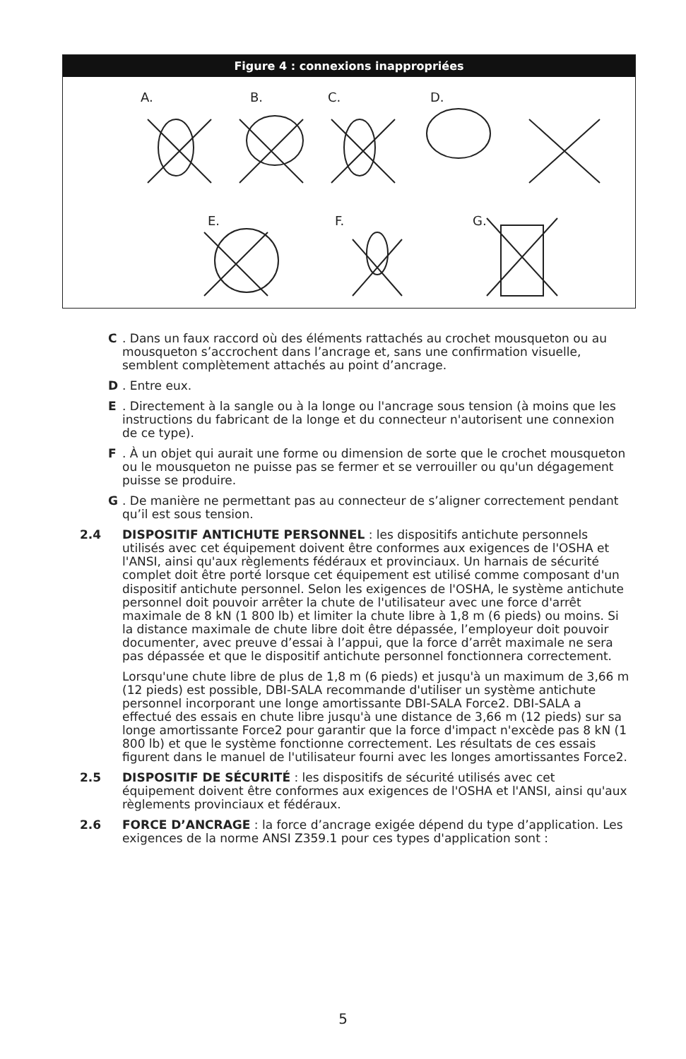Figure 4 : connexions inappropriées
A.
B.
C.
D.
E.
F.
G.
C. Dans un faux raccord où des éléments rattachés au crochet mousqueton ou au mousqueton s’accrochent dans l’ancrage et, sans une confirmation visuelle, semblent complètement attachés au point d’ancrage.
D. Entre eux.
E. Directement à la sangle ou à la longe ou l'ancrage sous tension (à moins que les instructions du fabricant de la longe et du connecteur n'autorisent une connexion de ce type).
F. À un objet qui aurait une forme ou dimension de sorte que le crochet mousqueton ou le mousqueton ne puisse pas se fermer et se verrouiller ou qu'un dégagement puisse se produire.
G. De manière ne permettant pas au connecteur de s’aligner correctement pendant qu’il est sous tension.
2.4 DISPOSITIF ANTICHUTE PERSONNEL : les dispositifs antichute personnels utilisés avec cet équipement doivent être conformes aux exigences de l'OSHA et l'ANSI, ainsi qu'aux règlements fédéraux et provinciaux. Un harnais de sécurité complet doit être porté lorsque cet équipement est utilisé comme composant d'un dispositif antichute personnel. Selon les exigences de l'OSHA, le système antichute personnel doit pouvoir arrêter la chute de l'utilisateur avec une force d'arrêt maximale de 8 kN (1 800 lb) et limiter la chute libre à 1,8 m (6 pieds) ou moins. Si la distance maximale de chute libre doit être dépassée, l’employeur doit pouvoir documenter, avec preuve d’essai à l’appui, que la force d’arrêt maximale ne sera pas dépassée et que le dispositif antichute personnel fonctionnera correctement.
Lorsqu'une chute libre de plus de 1,8 m (6 pieds) et jusqu'à un maximum de 3,66 m (12 pieds) est possible, DBI-SALA recommande d'utiliser un système antichute personnel incorporant une longe amortissante DBI-SALA Force2. DBI-SALA a effectué des essais en chute libre jusqu'à une distance de 3,66 m (12 pieds) sur sa longe amortissante Force2 pour garantir que la force d'impact n'excède pas 8 kN (1 800 lb) et que le système fonctionne correctement. Les résultats de ces essais figurent dans le manuel de l'utilisateur fourni avec les longes amortissantes Force2.
2.5 DISPOSITIF DE SÉCURITÉ : les dispositifs de sécurité utilisés avec cet équipement doivent être conformes aux exigences de l'OSHA et l'ANSI, ainsi qu'aux règlements provinciaux et fédéraux.
2.6 FORCE D’ANCRAGE : la force d’ancrage exigée dépend du type d’application. Les exigences de la norme ANSI Z359.1 pour ces types d'application sont :
5